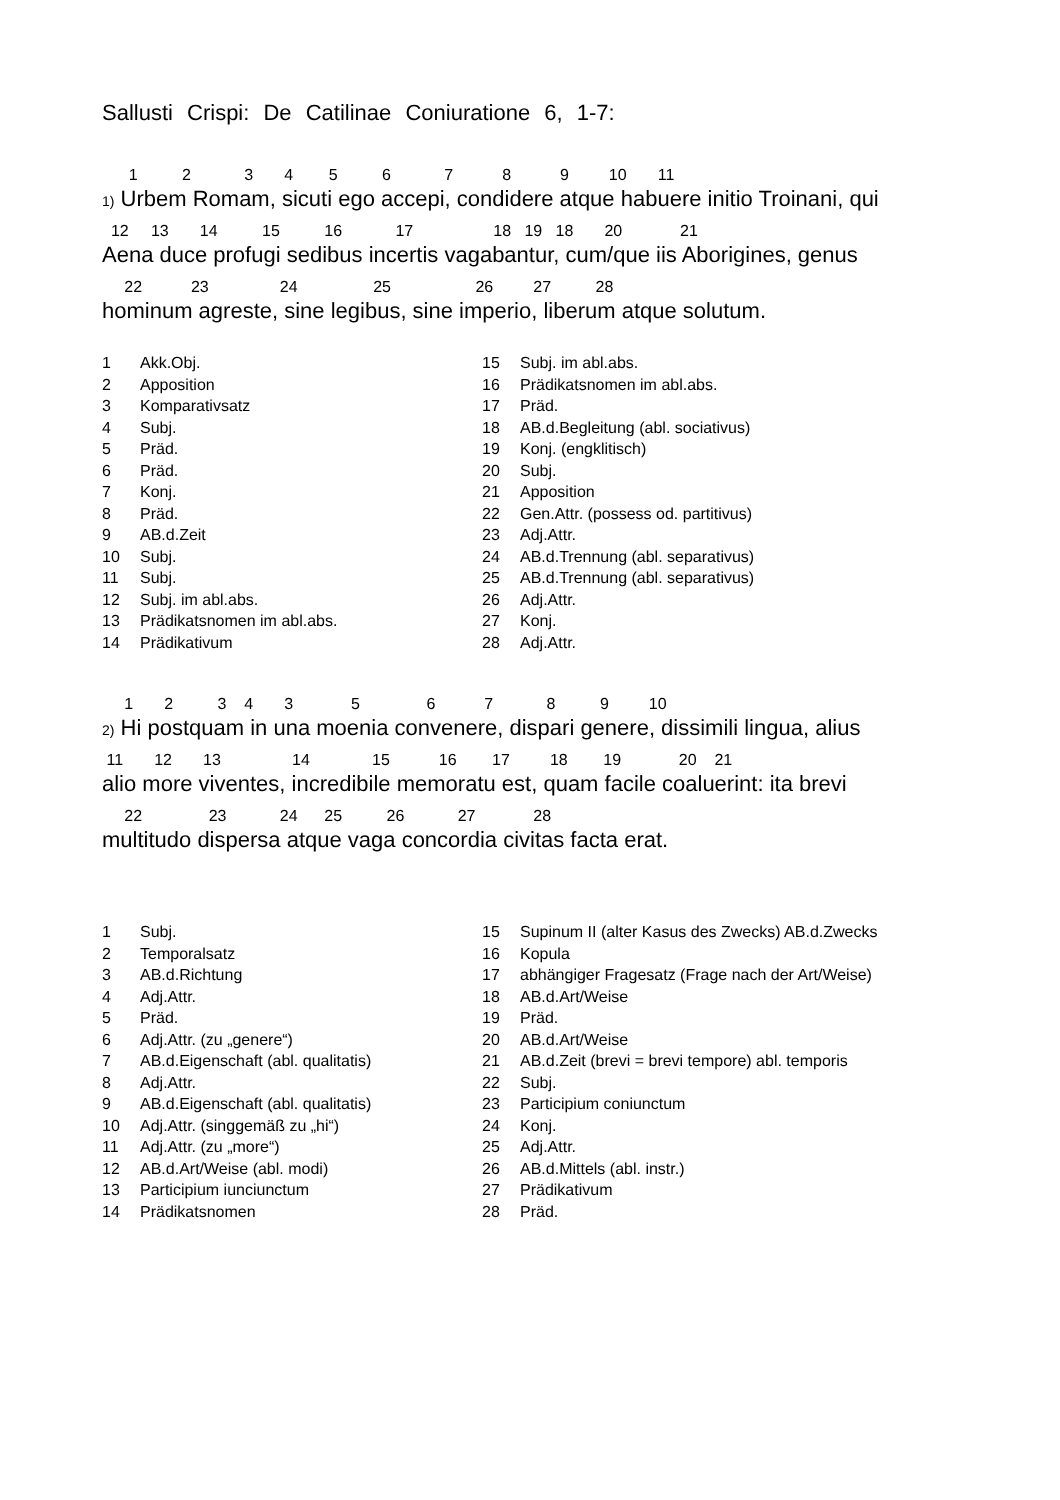Sallusti Crispi: De Catilinae Coniuratione 6, 1-7:
1 2 3 4 5 6 7 8 9 10 11
1) Urbem Romam, sicuti ego accepi, condidere atque habuere initio Troinani, qui
12 13 14 15 16 17 18 19 18 20 21
Aena duce profugi sedibus incertis vagabantur, cum/que iis Aborigines, genus
22 23 24 25 26 27 28
hominum agreste, sine legibus, sine imperio, liberum atque solutum.
| 1 | Akk.Obj. |
| 2 | Apposition |
| 3 | Komparativsatz |
| 4 | Subj. |
| 5 | Präd. |
| 6 | Präd. |
| 7 | Konj. |
| 8 | Präd. |
| 9 | AB.d.Zeit |
| 10 | Subj. |
| 11 | Subj. |
| 12 | Subj. im abl.abs. |
| 13 | Prädikatsnomen im abl.abs. |
| 14 | Prädikativum |
| 15 | Subj. im abl.abs. |
| 16 | Prädikatsnomen im abl.abs. |
| 17 | Präd. |
| 18 | AB.d.Begleitung (abl. sociativus) |
| 19 | Konj. (engklitisch) |
| 20 | Subj. |
| 21 | Apposition |
| 22 | Gen.Attr. (possess od. partitivus) |
| 23 | Adj.Attr. |
| 24 | AB.d.Trennung (abl. separativus) |
| 25 | AB.d.Trennung (abl. separativus) |
| 26 | Adj.Attr. |
| 27 | Konj. |
| 28 | Adj.Attr. |
1 2 3 4 3 5 6 7 8 9 10
2) Hi postquam in una moenia convenere, dispari genere, dissimili lingua, alius
11 12 13 14 15 16 17 18 19 20 21
alio more viventes, incredibile memoratu est, quam facile coaluerint: ita brevi
22 23 24 25 26 27 28
multitudo dispersa atque vaga concordia civitas facta erat.
| 1 | Subj. |
| 2 | Temporalsatz |
| 3 | AB.d.Richtung |
| 4 | Adj.Attr. |
| 5 | Präd. |
| 6 | Adj.Attr. (zu „genere“) |
| 7 | AB.d.Eigenschaft (abl. qualitatis) |
| 8 | Adj.Attr. |
| 9 | AB.d.Eigenschaft (abl. qualitatis) |
| 10 | Adj.Attr. (singgemäß zu „hi“) |
| 11 | Adj.Attr. (zu „more“) |
| 12 | AB.d.Art/Weise (abl. modi) |
| 13 | Participium iunciunctum |
| 14 | Prädikatsnomen |
| 15 | Supinum II (alter Kasus des Zwecks) AB.d.Zwecks |
| 16 | Kopula |
| 17 | abhängiger Fragesatz (Frage nach der Art/Weise) |
| 18 | AB.d.Art/Weise |
| 19 | Präd. |
| 20 | AB.d.Art/Weise |
| 21 | AB.d.Zeit (brevi = brevi tempore) abl. temporis |
| 22 | Subj. |
| 23 | Participium coniunctum |
| 24 | Konj. |
| 25 | Adj.Attr. |
| 26 | AB.d.Mittels (abl. instr.) |
| 27 | Prädikativum |
| 28 | Präd. |